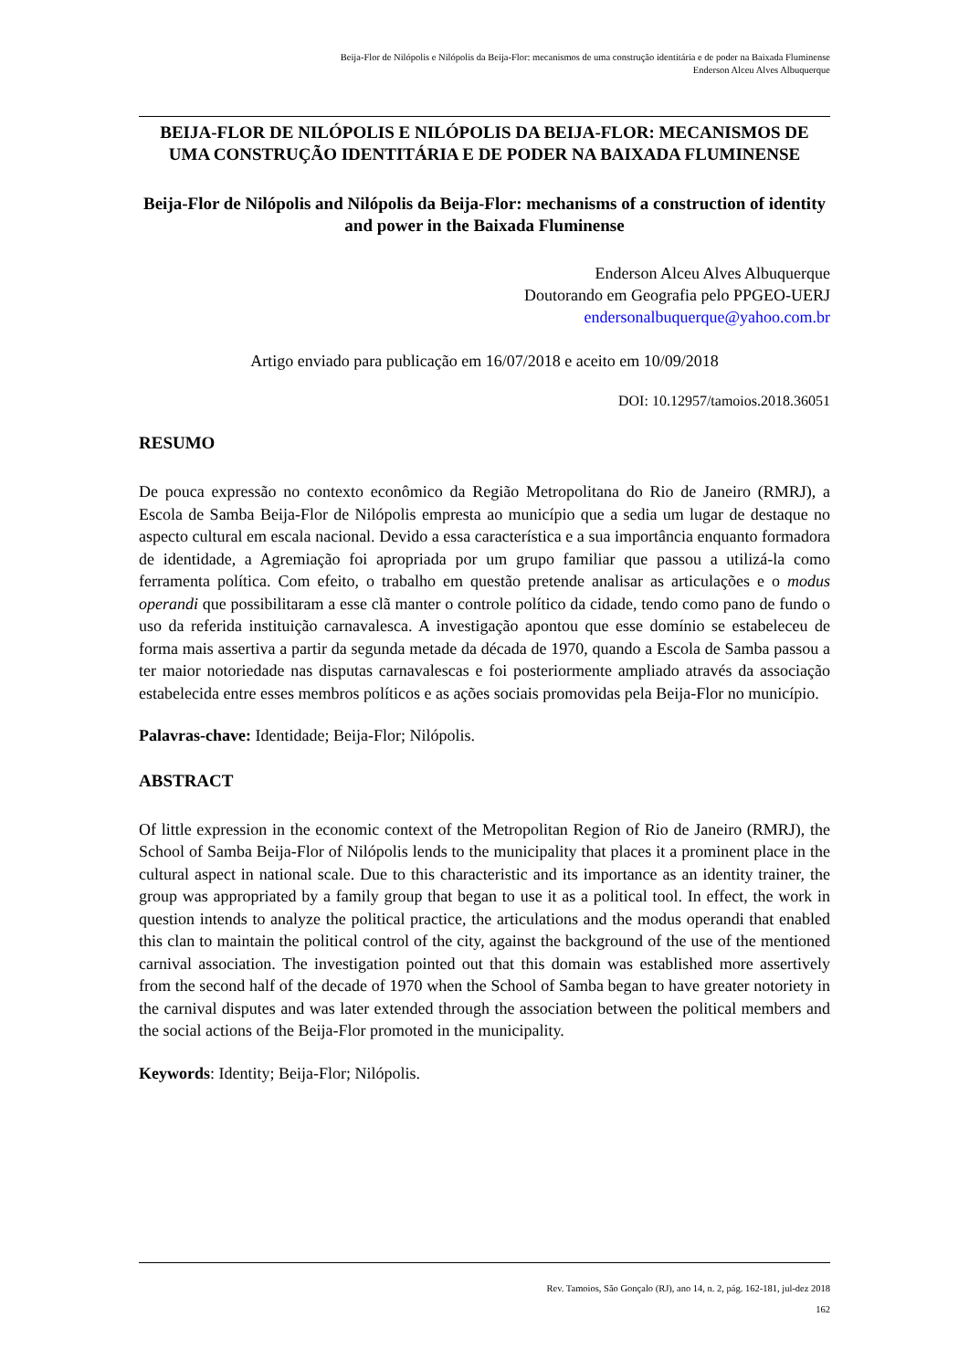Beija-Flor de Nilópolis e Nilópolis da Beija-Flor: mecanismos de uma construção identitária e de poder na Baixada Fluminense
Enderson Alceu Alves Albuquerque
BEIJA-FLOR DE NILÓPOLIS E NILÓPOLIS DA BEIJA-FLOR: MECANISMOS DE UMA CONSTRUÇÃO IDENTITÁRIA E DE PODER NA BAIXADA FLUMINENSE
Beija-Flor de Nilópolis and Nilópolis da Beija-Flor: mechanisms of a construction of identity and power in the Baixada Fluminense
Enderson Alceu Alves Albuquerque
Doutorando em Geografia pelo PPGEO-UERJ
endersonalbuquerque@yahoo.com.br
Artigo enviado para publicação em 16/07/2018 e aceito em 10/09/2018
DOI: 10.12957/tamoios.2018.36051
RESUMO
De pouca expressão no contexto econômico da Região Metropolitana do Rio de Janeiro (RMRJ), a Escola de Samba Beija-Flor de Nilópolis empresta ao município que a sedia um lugar de destaque no aspecto cultural em escala nacional. Devido a essa característica e a sua importância enquanto formadora de identidade, a Agremiação foi apropriada por um grupo familiar que passou a utilizá-la como ferramenta política. Com efeito, o trabalho em questão pretende analisar as articulações e o modus operandi que possibilitaram a esse clã manter o controle político da cidade, tendo como pano de fundo o uso da referida instituição carnavalesca. A investigação apontou que esse domínio se estabeleceu de forma mais assertiva a partir da segunda metade da década de 1970, quando a Escola de Samba passou a ter maior notoriedade nas disputas carnavalescas e foi posteriormente ampliado através da associação estabelecida entre esses membros políticos e as ações sociais promovidas pela Beija-Flor no município.
Palavras-chave: Identidade; Beija-Flor; Nilópolis.
ABSTRACT
Of little expression in the economic context of the Metropolitan Region of Rio de Janeiro (RMRJ), the School of Samba Beija-Flor of Nilópolis lends to the municipality that places it a prominent place in the cultural aspect in national scale. Due to this characteristic and its importance as an identity trainer, the group was appropriated by a family group that began to use it as a political tool. In effect, the work in question intends to analyze the political practice, the articulations and the modus operandi that enabled this clan to maintain the political control of the city, against the background of the use of the mentioned carnival association. The investigation pointed out that this domain was established more assertively from the second half of the decade of 1970 when the School of Samba began to have greater notoriety in the carnival disputes and was later extended through the association between the political members and the social actions of the Beija-Flor promoted in the municipality.
Keywords: Identity; Beija-Flor; Nilópolis.
Rev. Tamoios, São Gonçalo (RJ), ano 14, n. 2, pág. 162-181, jul-dez 2018
162